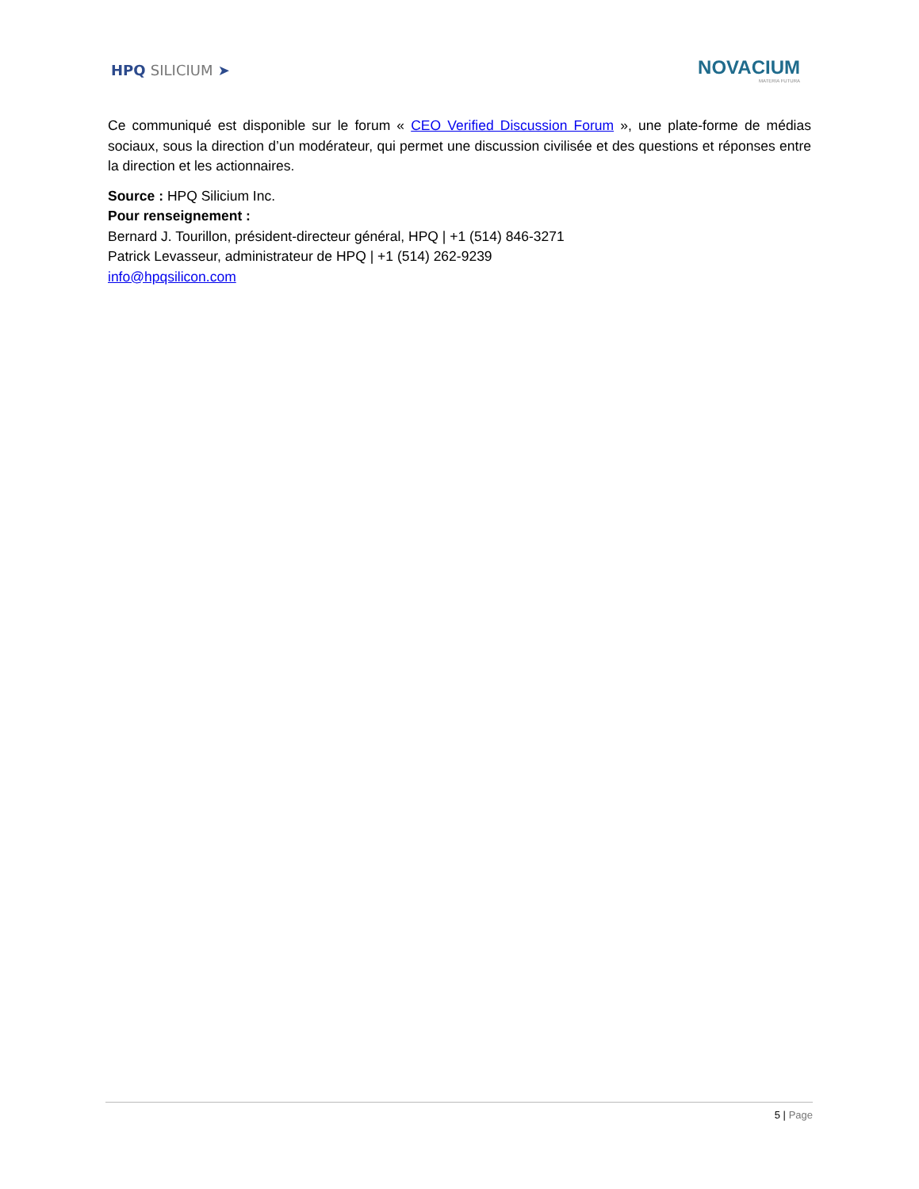HPQ SILICIUM ➤
NOVACIUM
MATERIA FUTURA
Ce communiqué est disponible sur le forum « CEO Verified Discussion Forum », une plate-forme de médias sociaux, sous la direction d’un modérateur, qui permet une discussion civilisée et des questions et réponses entre la direction et les actionnaires.
Source : HPQ Silicium Inc.
Pour renseignement :
Bernard J. Tourillon, président-directeur général, HPQ | +1 (514) 846-3271
Patrick Levasseur, administrateur de HPQ | +1 (514) 262-9239
info@hpqsilicon.com
5 | Page